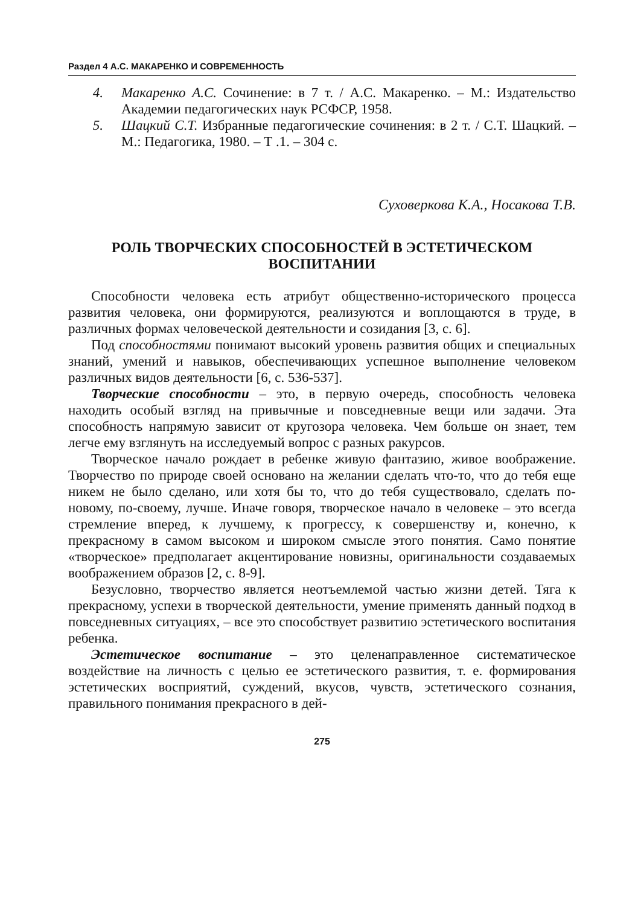Раздел 4 А.С. МАКАРЕНКО И СОВРЕМЕННОСТЬ
4. Макаренко А.С. Сочинение: в 7 т. / А.С. Макаренко. – М.: Издательство Академии педагогических наук РСФСР, 1958.
5. Шацкий С.Т. Избранные педагогические сочинения: в 2 т. / С.Т. Шацкий. – М.: Педагогика, 1980. – Т .1. – 304 с.
Суховеркова К.А., Носакова Т.В.
РОЛЬ ТВОРЧЕСКИХ СПОСОБНОСТЕЙ В ЭСТЕТИЧЕСКОМ ВОСПИТАНИИ
Способности человека есть атрибут общественно-исторического процесса развития человека, они формируются, реализуются и воплощаются в труде, в различных формах человеческой деятельности и созидания [3, с. 6].
Под способностями понимают высокий уровень развития общих и специальных знаний, умений и навыков, обеспечивающих успешное выполнение человеком различных видов деятельности [6, с. 536-537].
Творческие способности – это, в первую очередь, способность человека находить особый взгляд на привычные и повседневные вещи или задачи. Эта способность напрямую зависит от кругозора человека. Чем больше он знает, тем легче ему взглянуть на исследуемый вопрос с разных ракурсов.
Творческое начало рождает в ребенке живую фантазию, живое воображение. Творчество по природе своей основано на желании сделать что-то, что до тебя еще никем не было сделано, или хотя бы то, что до тебя существовало, сделать по-новому, по-своему, лучше. Иначе говоря, творческое начало в человеке – это всегда стремление вперед, к лучшему, к прогрессу, к совершенству и, конечно, к прекрасному в самом высоком и широком смысле этого понятия. Само понятие «творческое» предполагает акцентирование новизны, оригинальности создаваемых воображением образов [2, с. 8-9].
Безусловно, творчество является неотъемлемой частью жизни детей. Тяга к прекрасному, успехи в творческой деятельности, умение применять данный подход в повседневных ситуациях, – все это способствует развитию эстетического воспитания ребенка.
Эстетическое воспитание – это целенаправленное систематическое воздействие на личность с целью ее эстетического развития, т. е. формирования эстетических восприятий, суждений, вкусов, чувств, эстетического сознания, правильного понимания прекрасного в дей-
275